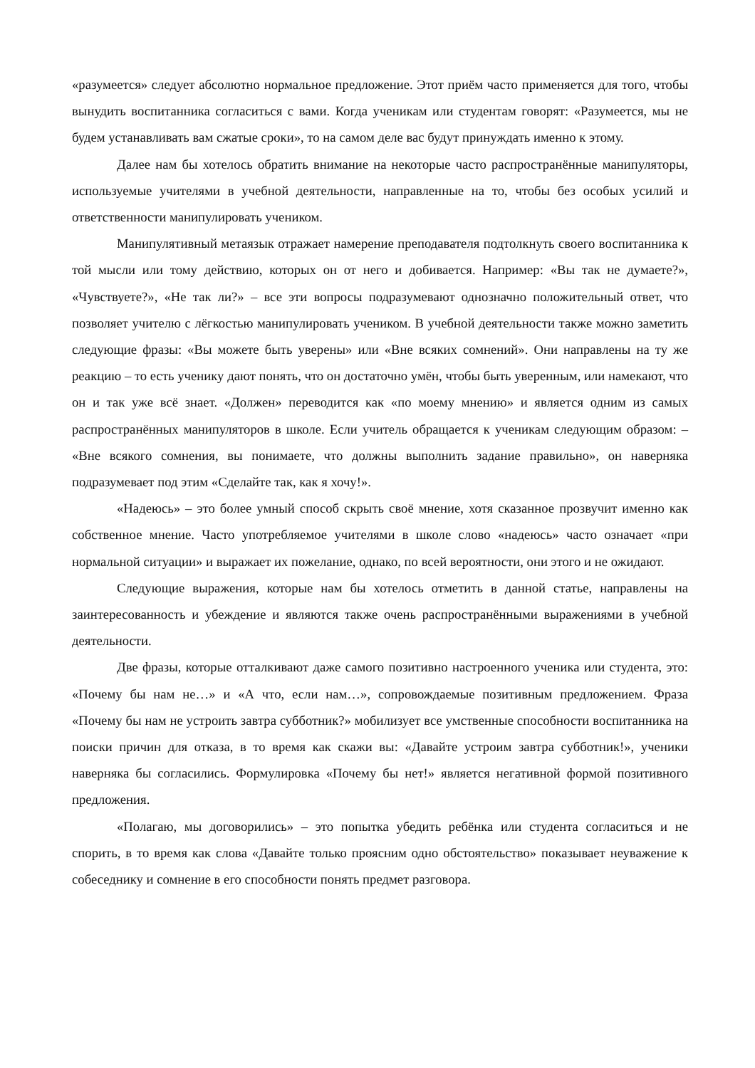«разумеется» следует абсолютно нормальное предложение. Этот приём часто применяется для того, чтобы вынудить воспитанника согласиться с вами. Когда ученикам или студентам говорят: «Разумеется, мы не будем устанавливать вам сжатые сроки», то на самом деле вас будут принуждать именно к этому.
Далее нам бы хотелось обратить внимание на некоторые часто распространённые манипуляторы, используемые учителями в учебной деятельности, направленные на то, чтобы без особых усилий и ответственности манипулировать учеником.
Манипулятивный метаязык отражает намерение преподавателя подтолкнуть своего воспитанника к той мысли или тому действию, которых он от него и добивается. Например: «Вы так не думаете?», «Чувствуете?», «Не так ли?» – все эти вопросы подразумевают однозначно положительный ответ, что позволяет учителю с лёгкостью манипулировать учеником. В учебной деятельности также можно заметить следующие фразы: «Вы можете быть уверены» или «Вне всяких сомнений». Они направлены на ту же реакцию – то есть ученику дают понять, что он достаточно умён, чтобы быть уверенным, или намекают, что он и так уже всё знает. «Должен» переводится как «по моему мнению» и является одним из самых распространённых манипуляторов в школе. Если учитель обращается к ученикам следующим образом: – «Вне всякого сомнения, вы понимаете, что должны выполнить задание правильно», он наверняка подразумевает под этим «Сделайте так, как я хочу!».
«Надеюсь» – это более умный способ скрыть своё мнение, хотя сказанное прозвучит именно как собственное мнение. Часто употребляемое учителями в школе слово «надеюсь» часто означает «при нормальной ситуации» и выражает их пожелание, однако, по всей вероятности, они этого и не ожидают.
Следующие выражения, которые нам бы хотелось отметить в данной статье, направлены на заинтересованность и убеждение и являются также очень распространёнными выражениями в учебной деятельности.
Две фразы, которые отталкивают даже самого позитивно настроенного ученика или студента, это: «Почему бы нам не…» и «А что, если нам…», сопровождаемые позитивным предложением. Фраза «Почему бы нам не устроить завтра субботник?» мобилизует все умственные способности воспитанника на поиски причин для отказа, в то время как скажи вы: «Давайте устроим завтра субботник!», ученики наверняка бы согласились. Формулировка «Почему бы нет!» является негативной формой позитивного предложения.
«Полагаю, мы договорились» – это попытка убедить ребёнка или студента согласиться и не спорить, в то время как слова «Давайте только проясним одно обстоятельство» показывает неуважение к собеседнику и сомнение в его способности понять предмет разговора.